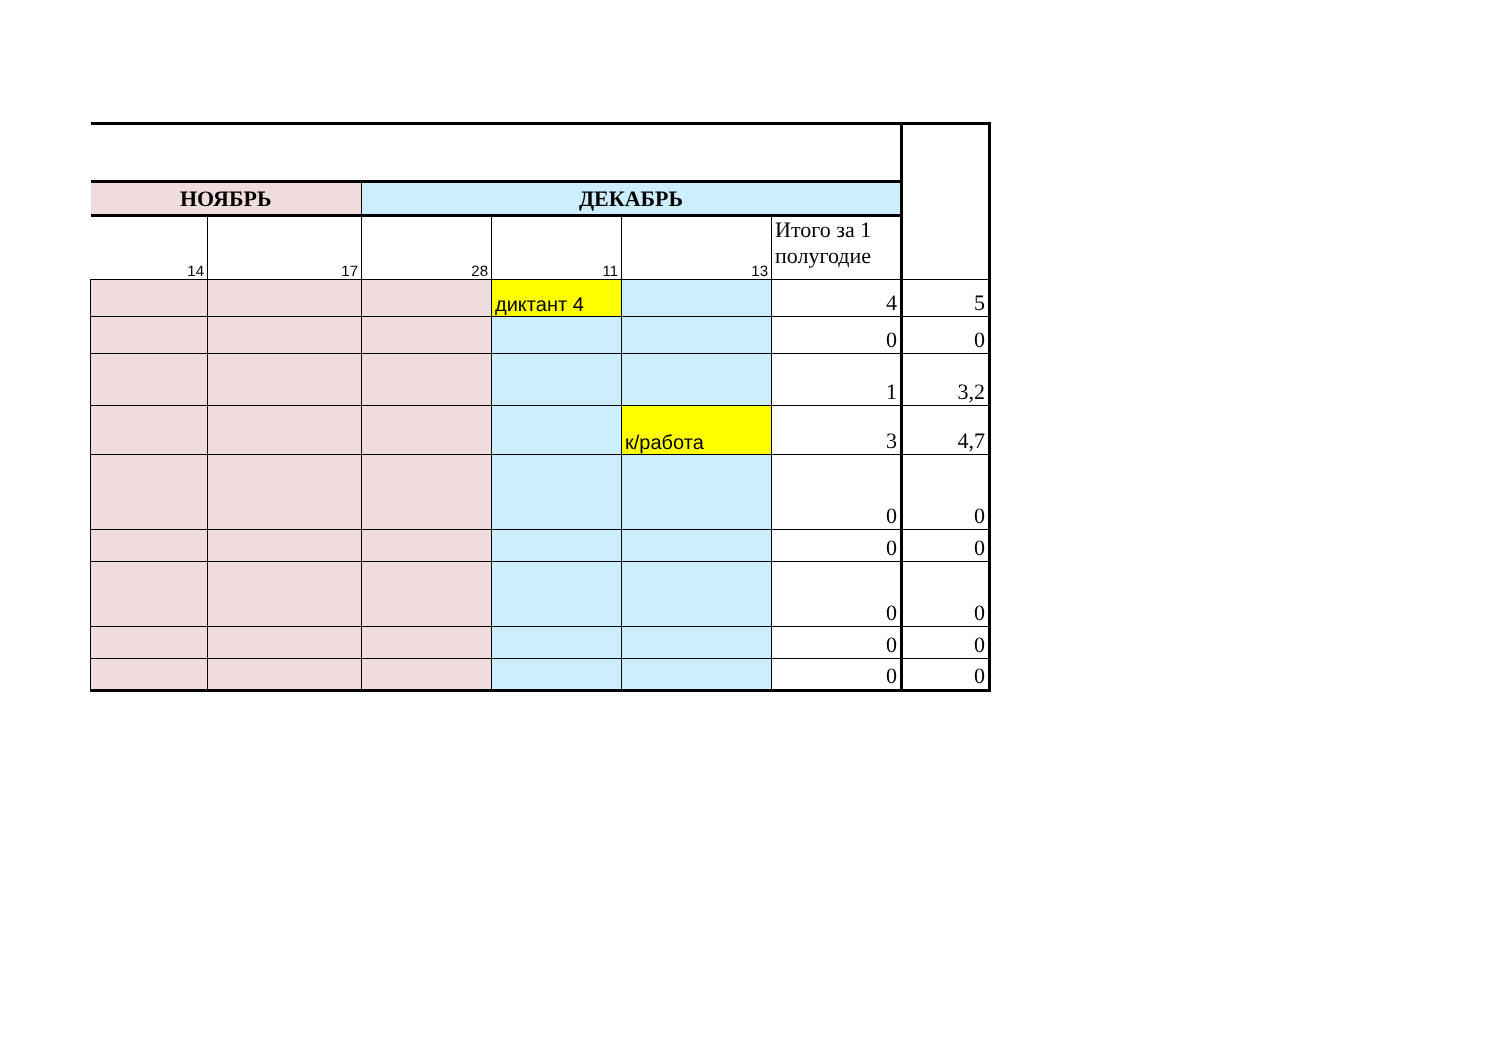| НОЯБРЬ | | ДЕКАБРЬ | | | | |
| 14 | 17 | 28 | 11 | 13 | Итого за 1 полугодие | |
| | | | диктант 4 | | 4 | 5 |
| | | | | | 0 | 0 |
| | | | | | 1 | 3,2 |
| | | | | к/работа | 3 | 4,7 |
| | | | | | 0 | 0 |
| | | | | | 0 | 0 |
| | | | | | 0 | 0 |
| | | | | | 0 | 0 |
| | | | | | 0 | 0 |